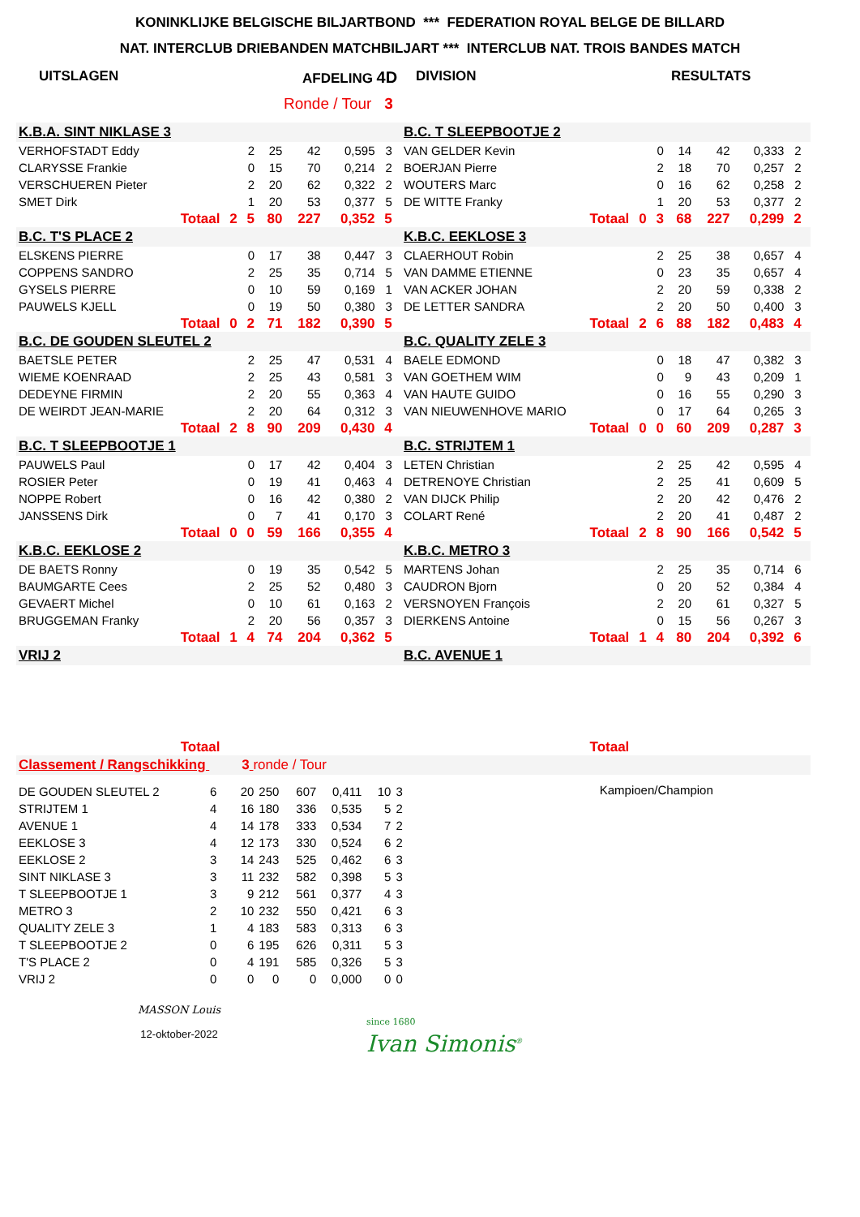KONINKLIJKE BELGISCHE BILJARTBOND *** FEDERATION ROYAL BELGE DE BILLARD
NAT. INTERCLUB DRIEBANDEN MATCHBILJART *** INTERCLUB NAT. TROIS BANDES MATCH
UITSLAGEN AFDELING 4D DIVISION RESULTATS
Ronde / Tour 3
| K.B.A. SINT NIKLASE 3 | | | | | | | | B.C. T SLEEPBOOTJE 2 | | | | | | | |
| VERHOFSTADT Eddy | | 2 | 25 | 42 | 0,595 | 3 | | VAN GELDER Kevin | | 0 | 14 | 42 | 0,333 | 2 | |
| CLARYSSE Frankie | | 0 | 15 | 70 | 0,214 | 2 | | BOERJAN Pierre | | 2 | 18 | 70 | 0,257 | 2 | |
| VERSCHUEREN Pieter | | 2 | 20 | 62 | 0,322 | 2 | | WOUTERS Marc | | 0 | 16 | 62 | 0,258 | 2 | |
| SMET Dirk | | 1 | 20 | 53 | 0,377 | 5 | | DE WITTE Franky | | 1 | 20 | 53 | 0,377 | 2 | |
| Totaal | 2 | 5 | 80 | 227 | 0,352 | 5 | | Totaal | 0 | 3 | 68 | 227 | 0,299 | 2 | |
| B.C. T'S PLACE 2 | | | | | | | | K.B.C. EEKLOSE 3 | | | | | | | |
| ELSKENS PIERRE | | 0 | 17 | 38 | 0,447 | 3 | | CLAERHOUT Robin | | 2 | 25 | 38 | 0,657 | 4 | |
| COPPENS SANDRO | | 2 | 25 | 35 | 0,714 | 5 | | VAN DAMME ETIENNE | | 0 | 23 | 35 | 0,657 | 4 | |
| GYSELS PIERRE | | 0 | 10 | 59 | 0,169 | 1 | | VAN ACKER JOHAN | | 2 | 20 | 59 | 0,338 | 2 | |
| PAUWELS KJELL | | 0 | 19 | 50 | 0,380 | 3 | | DE LETTER SANDRA | | 2 | 20 | 50 | 0,400 | 3 | |
| Totaal | 0 | 2 | 71 | 182 | 0,390 | 5 | | Totaal | 2 | 6 | 88 | 182 | 0,483 | 4 | |
| B.C. DE GOUDEN SLEUTEL 2 | | | | | | | | B.C. QUALITY ZELE 3 | | | | | | | |
| BAETSLE PETER | | 2 | 25 | 47 | 0,531 | 4 | | BAELE EDMOND | | 0 | 18 | 47 | 0,382 | 3 | |
| WIEME KOENRAAD | | 2 | 25 | 43 | 0,581 | 3 | | VAN GOETHEM WIM | | 0 | 9 | 43 | 0,209 | 1 | |
| DEDEYNE FIRMIN | | 2 | 20 | 55 | 0,363 | 4 | | VAN HAUTE GUIDO | | 0 | 16 | 55 | 0,290 | 3 | |
| DE WEIRDT JEAN-MARIE | | 2 | 20 | 64 | 0,312 | 3 | | VAN NIEUWENHOVE MARIO | | 0 | 17 | 64 | 0,265 | 3 | |
| Totaal | 2 | 8 | 90 | 209 | 0,430 | 4 | | Totaal | 0 | 0 | 60 | 209 | 0,287 | 3 | |
| B.C. T SLEEPBOOTJE 1 | | | | | | | | B.C. STRIJTEM 1 | | | | | | | |
| PAUWELS Paul | | 0 | 17 | 42 | 0,404 | 3 | | LETEN Christian | | 2 | 25 | 42 | 0,595 | 4 | |
| ROSIER Peter | | 0 | 19 | 41 | 0,463 | 4 | | DETRENOYE Christian | | 2 | 25 | 41 | 0,609 | 5 | |
| NOPPE Robert | | 0 | 16 | 42 | 0,380 | 2 | | VAN DIJCK Philip | | 2 | 20 | 42 | 0,476 | 2 | |
| JANSSENS Dirk | | 0 | 7 | 41 | 0,170 | 3 | | COLART René | | 2 | 20 | 41 | 0,487 | 2 | |
| Totaal | 0 | 0 | 59 | 166 | 0,355 | 4 | | Totaal | 2 | 8 | 90 | 166 | 0,542 | 5 | |
| K.B.C. EEKLOSE 2 | | | | | | | | K.B.C. METRO 3 | | | | | | | |
| DE BAETS Ronny | | 0 | 19 | 35 | 0,542 | 5 | | MARTENS Johan | | 2 | 25 | 35 | 0,714 | 6 | |
| BAUMGARTE Cees | | 2 | 25 | 52 | 0,480 | 3 | | CAUDRON Bjorn | | 0 | 20 | 52 | 0,384 | 4 | |
| GEVAERT Michel | | 0 | 10 | 61 | 0,163 | 2 | | VERSNOYEN François | | 2 | 20 | 61 | 0,327 | 5 | |
| BRUGGEMAN Franky | | 2 | 20 | 56 | 0,357 | 3 | | DIERKENS Antoine | | 0 | 15 | 56 | 0,267 | 3 | |
| Totaal | 1 | 4 | 74 | 204 | 0,362 | 5 | | Totaal | 1 | 4 | 80 | 204 | 0,392 | 6 | |
| VRIJ 2 | | | | | | | | B.C. AVENUE 1 | | | | | | | |
| Totaal | | | | | | | | Totaal | | | | | | | |
| Classement / Rangschikking 3 ronde / Tour | | | | | | | | | | | | | | | |
| DE GOUDEN SLEUTEL 2 | 6 | 20 | 250 | 607 | 0,411 | 10 | 3 |
| STRIJTEM 1 | 4 | 16 | 180 | 336 | 0,535 | 5 | 2 |
| AVENUE 1 | 4 | 14 | 178 | 333 | 0,534 | 7 | 2 |
| EEKLOSE 3 | 4 | 12 | 173 | 330 | 0,524 | 6 | 2 |
| EEKLOSE 2 | 3 | 14 | 243 | 525 | 0,462 | 6 | 3 |
| SINT NIKLASE 3 | 3 | 11 | 232 | 582 | 0,398 | 5 | 3 |
| T SLEEPBOOTJE 1 | 3 | 9 | 212 | 561 | 0,377 | 4 | 3 |
| METRO 3 | 2 | 10 | 232 | 550 | 0,421 | 6 | 3 |
| QUALITY ZELE 3 | 1 | 4 | 183 | 583 | 0,313 | 6 | 3 |
| T SLEEPBOOTJE 2 | 0 | 6 | 195 | 626 | 0,311 | 5 | 3 |
| T'S PLACE 2 | 0 | 4 | 191 | 585 | 0,326 | 5 | 3 |
| VRIJ 2 | 0 | 0 | 0 | 0 | 0,000 | 0 | 0 |
Kampioen/Champion
MASSON Louis
12-oktober-2022
since 1680
Ivan Simonis<sup>®</sup>